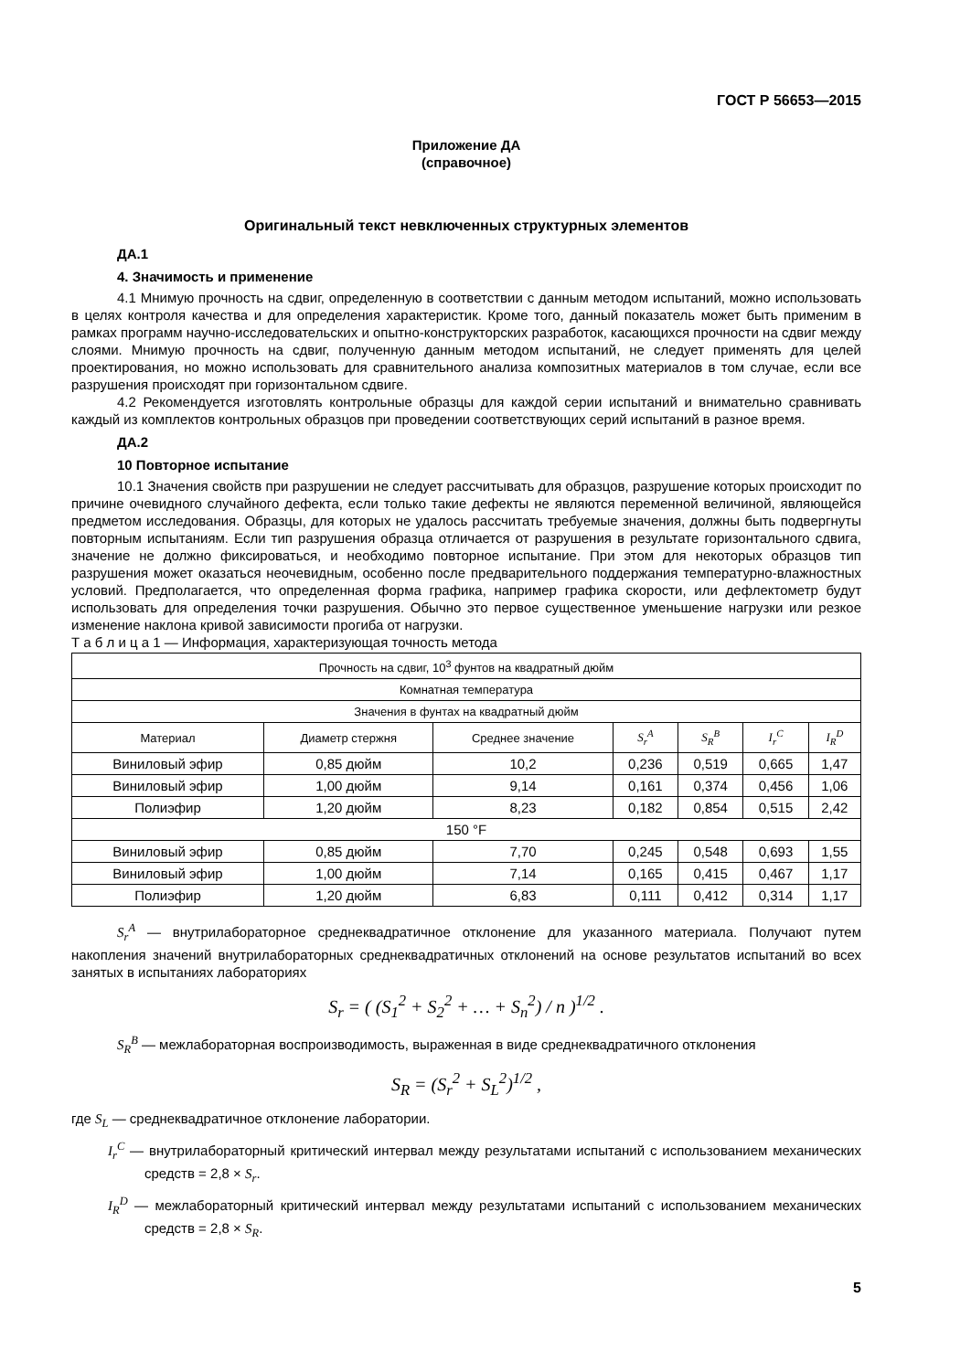ГОСТ Р 56653—2015
Приложение ДА
(справочное)
Оригинальный текст невключенных структурных элементов
ДА.1
4. Значимость и применение
4.1 Мнимую прочность на сдвиг, определенную в соответствии с данным методом испытаний, можно использовать в целях контроля качества и для определения характеристик. Кроме того, данный показатель может быть применим в рамках программ научно-исследовательских и опытно-конструкторских разработок, касающихся прочности на сдвиг между слоями. Мнимую прочность на сдвиг, полученную данным методом испытаний, не следует применять для целей проектирования, но можно использовать для сравнительного анализа композитных материалов в том случае, если все разрушения происходят при горизонтальном сдвиге.
4.2 Рекомендуется изготовлять контрольные образцы для каждой серии испытаний и внимательно сравнивать каждый из комплектов контрольных образцов при проведении соответствующих серий испытаний в разное время.
ДА.2
10 Повторное испытание
10.1 Значения свойств при разрушении не следует рассчитывать для образцов, разрушение которых происходит по причине очевидного случайного дефекта, если только такие дефекты не являются переменной величиной, являющейся предметом исследования. Образцы, для которых не удалось рассчитать требуемые значения, должны быть подвергнуты повторным испытаниям. Если тип разрушения образца отличается от разрушения в результате горизонтального сдвига, значение не должно фиксироваться, и необходимо повторное испытание. При этом для некоторых образцов тип разрушения может оказаться неочевидным, особенно после предварительного поддержания температурно-влажностных условий. Предполагается, что определенная форма графика, например графика скорости, или дефлектометр будут использовать для определения точки разрушения. Обычно это первое существенное уменьшение нагрузки или резкое изменение наклона кривой зависимости прогиба от нагрузки.
Т а б л и ц а 1 — Информация, характеризующая точность метода
| Прочность на сдвиг, 10<sup>3</sup> фунтов на квадратный дюйм | | | | | | |
| --- | --- | --- | --- | --- | --- | --- |
| Комнатная температура | | | | | | |
| Значения в фунтах на квадратный дюйм | | | | | | |
| Материал | Диаметр стержня | Среднее значение | S<sub>r</sub><sup>A</sup> | S<sub>R</sub><sup>B</sup> | I<sub>r</sub><sup>C</sup> | I<sub>R</sub><sup>D</sup> |
| Виниловый эфир | 0,85 дюйм | 10,2 | 0,236 | 0,519 | 0,665 | 1,47 |
| Виниловый эфир | 1,00 дюйм | 9,14 | 0,161 | 0,374 | 0,456 | 1,06 |
| Полиэфир | 1,20 дюйм | 8,23 | 0,182 | 0,854 | 0,515 | 2,42 |
| 150 °F | | | | | | |
| Виниловый эфир | 0,85 дюйм | 7,70 | 0,245 | 0,548 | 0,693 | 1,55 |
| Виниловый эфир | 1,00 дюйм | 7,14 | 0,165 | 0,415 | 0,467 | 1,17 |
| Полиэфир | 1,20 дюйм | 6,83 | 0,111 | 0,412 | 0,314 | 1,17 |
S<sub>r</sub><sup>A</sup> — внутрилабораторное среднеквадратичное отклонение для указанного материала. Получают путем накопления значений внутрилабораторных среднеквадратичных отклонений на основе результатов испытаний во всех занятых в испытаниях лабораториях
S<sub>r</sub> = ( (S<sub>1</sub><sup>2</sup> + S<sub>2</sub><sup>2</sup> + … + S<sub>n</sub><sup>2</sup>) / n )<sup>1/2</sup> .
S<sub>R</sub><sup>B</sup> — межлабораторная воспроизводимость, выраженная в виде среднеквадратичного отклонения
S<sub>R</sub> = (S<sub>r</sub><sup>2</sup> + S<sub>L</sub><sup>2</sup>)<sup>1/2</sup> ,
где S<sub>L</sub> — среднеквадратичное отклонение лаборатории.
I<sub>r</sub><sup>C</sup> — внутрилабораторный критический интервал между результатами испытаний с использованием механических средств = 2,8 × S<sub>r</sub>.
I<sub>R</sub><sup>D</sup> — межлабораторный критический интервал между результатами испытаний с использованием механических средств = 2,8 × S<sub>R</sub>.
5